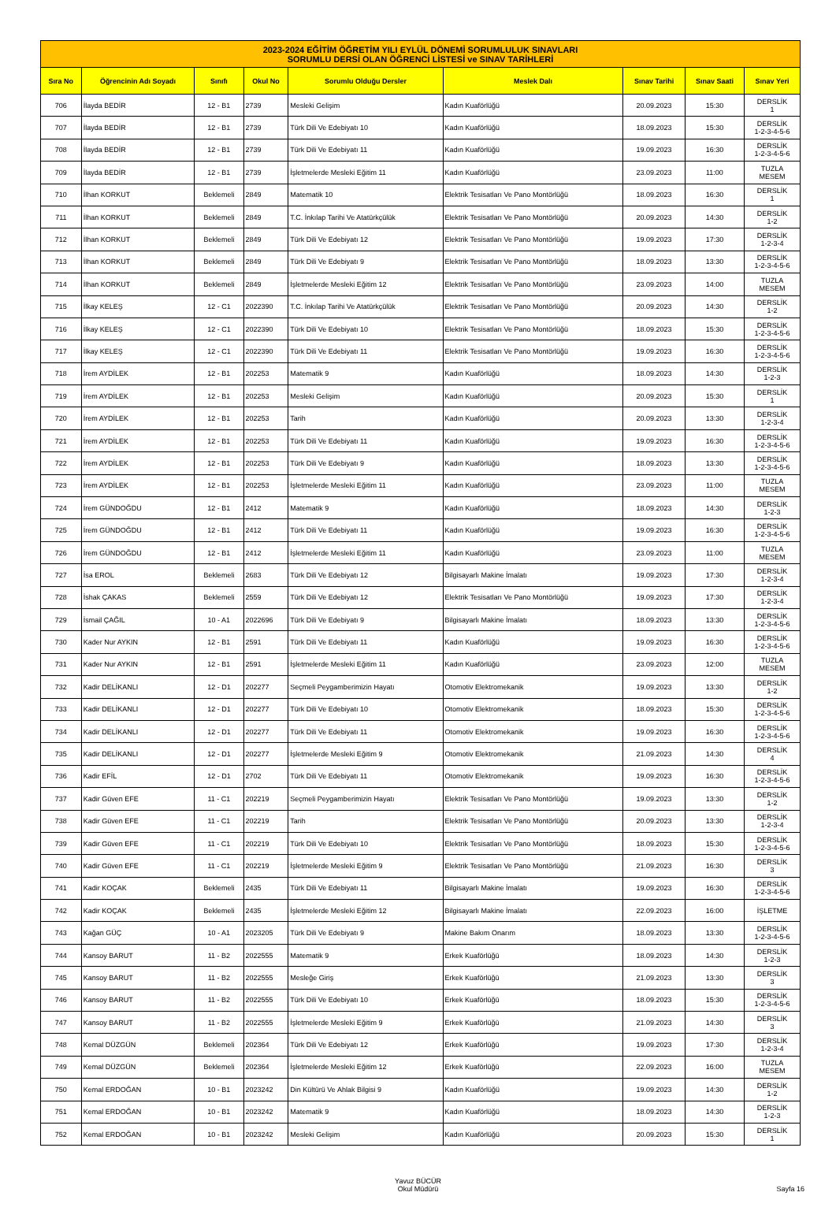| 2023-2024 EĞİTİM ÖĞRETİM YILI EYLÜL DÖNEMİ SORUMLULUK SINAVLARI SORUMLU DERSİ OLAN ÖĞRENCİ LİSTESİ ve SINAV TARİHLERİ | | | | | | | | |
| Sıra No | Öğrencinin Adı Soyadı | Sınıfı | Okul No | Sorumlu Olduğu Dersler | Meslek Dalı | Sınav Tarihi | Sınav Saati | Sınav Yeri |
| 706 | İlayda BEDİR | 12 - B1 | 2739 | Mesleki Gelişim | Kadın Kuaförlüğü | 20.09.2023 | 15:30 | DERSLİK 1 |
| 707 | İlayda BEDİR | 12 - B1 | 2739 | Türk Dili Ve Edebiyatı 10 | Kadın Kuaförlüğü | 18.09.2023 | 15:30 | DERSLİK 1-2-3-4-5-6 |
| 708 | İlayda BEDİR | 12 - B1 | 2739 | Türk Dili Ve Edebiyatı 11 | Kadın Kuaförlüğü | 19.09.2023 | 16:30 | DERSLİK 1-2-3-4-5-6 |
| 709 | İlayda BEDİR | 12 - B1 | 2739 | İşletmelerde Mesleki Eğitim 11 | Kadın Kuaförlüğü | 23.09.2023 | 11:00 | TUZLA MESEM |
| 710 | İlhan KORKUT | Beklemeli | 2849 | Matematik 10 | Elektrik Tesisatları Ve Pano Montörlüğü | 18.09.2023 | 16:30 | DERSLİK 1 |
| 711 | İlhan KORKUT | Beklemeli | 2849 | T.C. İnkılap Tarihi Ve Atatürkçülük | Elektrik Tesisatları Ve Pano Montörlüğü | 20.09.2023 | 14:30 | DERSLİK 1-2 |
| 712 | İlhan KORKUT | Beklemeli | 2849 | Türk Dili Ve Edebiyatı 12 | Elektrik Tesisatları Ve Pano Montörlüğü | 19.09.2023 | 17:30 | DERSLİK 1-2-3-4 |
| 713 | İlhan KORKUT | Beklemeli | 2849 | Türk Dili Ve Edebiyatı 9 | Elektrik Tesisatları Ve Pano Montörlüğü | 18.09.2023 | 13:30 | DERSLİK 1-2-3-4-5-6 |
| 714 | İlhan KORKUT | Beklemeli | 2849 | İşletmelerde Mesleki Eğitim 12 | Elektrik Tesisatları Ve Pano Montörlüğü | 23.09.2023 | 14:00 | TUZLA MESEM |
| 715 | İlkay KELEŞ | 12 - C1 | 2022390 | T.C. İnkılap Tarihi Ve Atatürkçülük | Elektrik Tesisatları Ve Pano Montörlüğü | 20.09.2023 | 14:30 | DERSLİK 1-2 |
| 716 | İlkay KELEŞ | 12 - C1 | 2022390 | Türk Dili Ve Edebiyatı 10 | Elektrik Tesisatları Ve Pano Montörlüğü | 18.09.2023 | 15:30 | DERSLİK 1-2-3-4-5-6 |
| 717 | İlkay KELEŞ | 12 - C1 | 2022390 | Türk Dili Ve Edebiyatı 11 | Elektrik Tesisatları Ve Pano Montörlüğü | 19.09.2023 | 16:30 | DERSLİK 1-2-3-4-5-6 |
| 718 | İrem AYDİLEK | 12 - B1 | 202253 | Matematik 9 | Kadın Kuaförlüğü | 18.09.2023 | 14:30 | DERSLİK 1-2-3 |
| 719 | İrem AYDİLEK | 12 - B1 | 202253 | Mesleki Gelişim | Kadın Kuaförlüğü | 20.09.2023 | 15:30 | DERSLİK 1 |
| 720 | İrem AYDİLEK | 12 - B1 | 202253 | Tarih | Kadın Kuaförlüğü | 20.09.2023 | 13:30 | DERSLİK 1-2-3-4 |
| 721 | İrem AYDİLEK | 12 - B1 | 202253 | Türk Dili Ve Edebiyatı 11 | Kadın Kuaförlüğü | 19.09.2023 | 16:30 | DERSLİK 1-2-3-4-5-6 |
| 722 | İrem AYDİLEK | 12 - B1 | 202253 | Türk Dili Ve Edebiyatı 9 | Kadın Kuaförlüğü | 18.09.2023 | 13:30 | DERSLİK 1-2-3-4-5-6 |
| 723 | İrem AYDİLEK | 12 - B1 | 202253 | İşletmelerde Mesleki Eğitim 11 | Kadın Kuaförlüğü | 23.09.2023 | 11:00 | TUZLA MESEM |
| 724 | İrem GÜNDOĞDU | 12 - B1 | 2412 | Matematik 9 | Kadın Kuaförlüğü | 18.09.2023 | 14:30 | DERSLİK 1-2-3 |
| 725 | İrem GÜNDOĞDU | 12 - B1 | 2412 | Türk Dili Ve Edebiyatı 11 | Kadın Kuaförlüğü | 19.09.2023 | 16:30 | DERSLİK 1-2-3-4-5-6 |
| 726 | İrem GÜNDOĞDU | 12 - B1 | 2412 | İşletmelerde Mesleki Eğitim 11 | Kadın Kuaförlüğü | 23.09.2023 | 11:00 | TUZLA MESEM |
| 727 | İsa EROL | Beklemeli | 2683 | Türk Dili Ve Edebiyatı 12 | Bilgisayarlı Makine İmalatı | 19.09.2023 | 17:30 | DERSLİK 1-2-3-4 |
| 728 | İshak ÇAKAS | Beklemeli | 2559 | Türk Dili Ve Edebiyatı 12 | Elektrik Tesisatları Ve Pano Montörlüğü | 19.09.2023 | 17:30 | DERSLİK 1-2-3-4 |
| 729 | İsmail ÇAĞIL | 10 - A1 | 2022696 | Türk Dili Ve Edebiyatı 9 | Bilgisayarlı Makine İmalatı | 18.09.2023 | 13:30 | DERSLİK 1-2-3-4-5-6 |
| 730 | Kader Nur AYKIN | 12 - B1 | 2591 | Türk Dili Ve Edebiyatı 11 | Kadın Kuaförlüğü | 19.09.2023 | 16:30 | DERSLİK 1-2-3-4-5-6 |
| 731 | Kader Nur AYKIN | 12 - B1 | 2591 | İşletmelerde Mesleki Eğitim 11 | Kadın Kuaförlüğü | 23.09.2023 | 12:00 | TUZLA MESEM |
| 732 | Kadir DELİKANLI | 12 - D1 | 202277 | Seçmeli Peygamberimizin Hayatı | Otomotiv Elektromekanik | 19.09.2023 | 13:30 | DERSLİK 1-2 |
| 733 | Kadir DELİKANLI | 12 - D1 | 202277 | Türk Dili Ve Edebiyatı 10 | Otomotiv Elektromekanik | 18.09.2023 | 15:30 | DERSLİK 1-2-3-4-5-6 |
| 734 | Kadir DELİKANLI | 12 - D1 | 202277 | Türk Dili Ve Edebiyatı 11 | Otomotiv Elektromekanik | 19.09.2023 | 16:30 | DERSLİK 1-2-3-4-5-6 |
| 735 | Kadir DELİKANLI | 12 - D1 | 202277 | İşletmelerde Mesleki Eğitim 9 | Otomotiv Elektromekanik | 21.09.2023 | 14:30 | DERSLİK 4 |
| 736 | Kadir EFİL | 12 - D1 | 2702 | Türk Dili Ve Edebiyatı 11 | Otomotiv Elektromekanik | 19.09.2023 | 16:30 | DERSLİK 1-2-3-4-5-6 |
| 737 | Kadir Güven EFE | 11 - C1 | 202219 | Seçmeli Peygamberimizin Hayatı | Elektrik Tesisatları Ve Pano Montörlüğü | 19.09.2023 | 13:30 | DERSLİK 1-2 |
| 738 | Kadir Güven EFE | 11 - C1 | 202219 | Tarih | Elektrik Tesisatları Ve Pano Montörlüğü | 20.09.2023 | 13:30 | DERSLİK 1-2-3-4 |
| 739 | Kadir Güven EFE | 11 - C1 | 202219 | Türk Dili Ve Edebiyatı 10 | Elektrik Tesisatları Ve Pano Montörlüğü | 18.09.2023 | 15:30 | DERSLİK 1-2-3-4-5-6 |
| 740 | Kadir Güven EFE | 11 - C1 | 202219 | İşletmelerde Mesleki Eğitim 9 | Elektrik Tesisatları Ve Pano Montörlüğü | 21.09.2023 | 16:30 | DERSLİK 3 |
| 741 | Kadir KOÇAK | Beklemeli | 2435 | Türk Dili Ve Edebiyatı 11 | Bilgisayarlı Makine İmalatı | 19.09.2023 | 16:30 | DERSLİK 1-2-3-4-5-6 |
| 742 | Kadir KOÇAK | Beklemeli | 2435 | İşletmelerde Mesleki Eğitim 12 | Bilgisayarlı Makine İmalatı | 22.09.2023 | 16:00 | İŞLETME |
| 743 | Kağan GÜÇ | 10 - A1 | 2023205 | Türk Dili Ve Edebiyatı 9 | Makine Bakım Onarım | 18.09.2023 | 13:30 | DERSLİK 1-2-3-4-5-6 |
| 744 | Kansoy BARUT | 11 - B2 | 2022555 | Matematik 9 | Erkek Kuaförlüğü | 18.09.2023 | 14:30 | DERSLİK 1-2-3 |
| 745 | Kansoy BARUT | 11 - B2 | 2022555 | Mesleğe Giriş | Erkek Kuaförlüğü | 21.09.2023 | 13:30 | DERSLİK 3 |
| 746 | Kansoy BARUT | 11 - B2 | 2022555 | Türk Dili Ve Edebiyatı 10 | Erkek Kuaförlüğü | 18.09.2023 | 15:30 | DERSLİK 1-2-3-4-5-6 |
| 747 | Kansoy BARUT | 11 - B2 | 2022555 | İşletmelerde Mesleki Eğitim 9 | Erkek Kuaförlüğü | 21.09.2023 | 14:30 | DERSLİK 3 |
| 748 | Kemal DÜZGÜN | Beklemeli | 202364 | Türk Dili Ve Edebiyatı 12 | Erkek Kuaförlüğü | 19.09.2023 | 17:30 | DERSLİK 1-2-3-4 |
| 749 | Kemal DÜZGÜN | Beklemeli | 202364 | İşletmelerde Mesleki Eğitim 12 | Erkek Kuaförlüğü | 22.09.2023 | 16:00 | TUZLA MESEM |
| 750 | Kemal ERDOĞAN | 10 - B1 | 2023242 | Din Kültürü Ve Ahlak Bilgisi 9 | Kadın Kuaförlüğü | 19.09.2023 | 14:30 | DERSLİK 1-2 |
| 751 | Kemal ERDOĞAN | 10 - B1 | 2023242 | Matematik 9 | Kadın Kuaförlüğü | 18.09.2023 | 14:30 | DERSLİK 1-2-3 |
| 752 | Kemal ERDOĞAN | 10 - B1 | 2023242 | Mesleki Gelişim | Kadın Kuaförlüğü | 20.09.2023 | 15:30 | DERSLİK 1 |
Yavuz BÜCÜR
Okul Müdürü
Sayfa 16